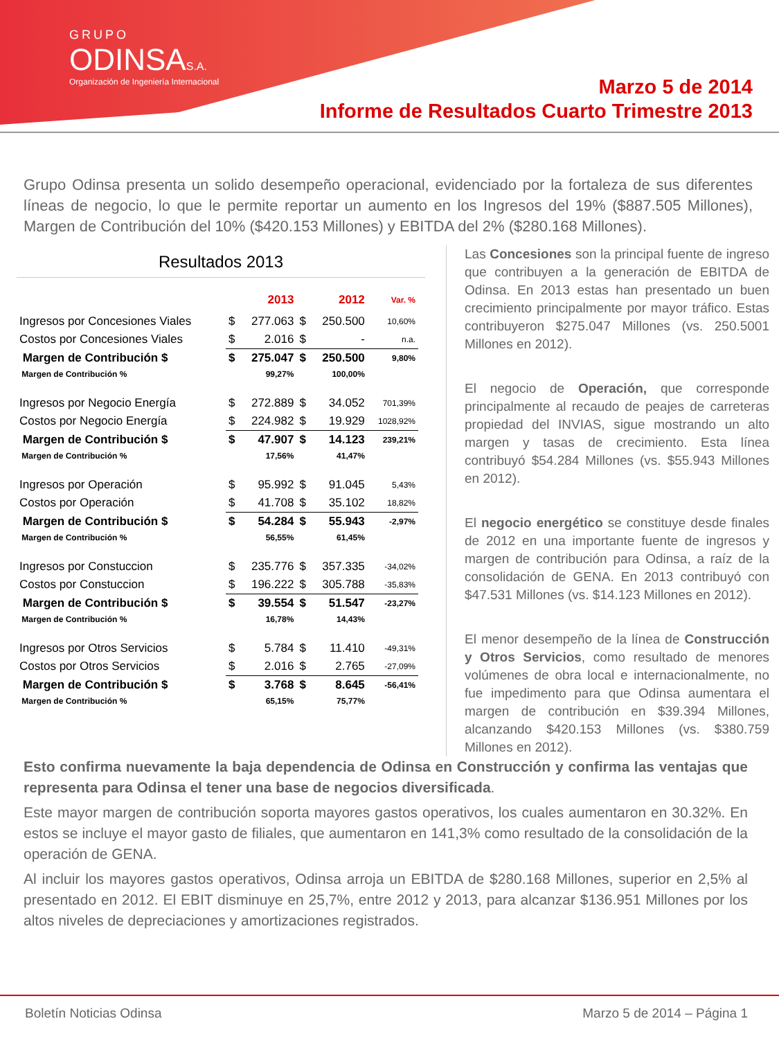GRUPO
ODINSAS.A.
Organización de Ingeniería Internacional
Marzo 5 de 2014
Informe de Resultados Cuarto Trimestre 2013
Grupo Odinsa presenta un solido desempeño operacional, evidenciado por la fortaleza de sus diferentes líneas de negocio, lo que le permite reportar un aumento en los Ingresos del 19% ($887.505 Millones), Margen de Contribución del 10% ($420.153 Millones) y EBITDA del 2% ($280.168 Millones).
Resultados 2013
| | | 2013 | | 2012 | Var. % |
| Ingresos por Concesiones Viales | $ | 277.063 | $ | 250.500 | 10,60% |
| Costos por Concesiones Viales | $ | 2.016 | $ | - | n.a. |
| Margen de Contribución $ | $ | 275.047 | $ | 250.500 | 9,80% |
| Margen de Contribución % | | 99,27% | | 100,00% | |
| Ingresos por Negocio Energía | $ | 272.889 | $ | 34.052 | 701,39% |
| Costos por Negocio Energía | $ | 224.982 | $ | 19.929 | 1028,92% |
| Margen de Contribución $ | $ | 47.907 | $ | 14.123 | 239,21% |
| Margen de Contribución % | | 17,56% | | 41,47% | |
| Ingresos por Operación | $ | 95.992 | $ | 91.045 | 5,43% |
| Costos por Operación | $ | 41.708 | $ | 35.102 | 18,82% |
| Margen de Contribución $ | $ | 54.284 | $ | 55.943 | -2,97% |
| Margen de Contribución % | | 56,55% | | 61,45% | |
| Ingresos por Constuccion | $ | 235.776 | $ | 357.335 | -34,02% |
| Costos por Constuccion | $ | 196.222 | $ | 305.788 | -35,83% |
| Margen de Contribución $ | $ | 39.554 | $ | 51.547 | -23,27% |
| Margen de Contribución % | | 16,78% | | 14,43% | |
| Ingresos por Otros Servicios | $ | 5.784 | $ | 11.410 | -49,31% |
| Costos por Otros Servicios | $ | 2.016 | $ | 2.765 | -27,09% |
| Margen de Contribución $ | $ | 3.768 | $ | 8.645 | -56,41% |
| Margen de Contribución % | | 65,15% | | 75,77% | |
Las Concesiones son la principal fuente de ingreso que contribuyen a la generación de EBITDA de Odinsa. En 2013 estas han presentado un buen crecimiento principalmente por mayor tráfico. Estas contribuyeron $275.047 Millones (vs. 250.5001 Millones en 2012).
El negocio de Operación, que corresponde principalmente al recaudo de peajes de carreteras propiedad del INVIAS, sigue mostrando un alto margen y tasas de crecimiento. Esta línea contribuyó $54.284 Millones (vs. $55.943 Millones en 2012).
El negocio energético se constituye desde finales de 2012 en una importante fuente de ingresos y margen de contribución para Odinsa, a raíz de la consolidación de GENA. En 2013 contribuyó con $47.531 Millones (vs. $14.123 Millones en 2012).
El menor desempeño de la línea de Construcción y Otros Servicios, como resultado de menores volúmenes de obra local e internacionalmente, no fue impedimento para que Odinsa aumentara el margen de contribución en $39.394 Millones, alcanzando $420.153 Millones (vs. $380.759 Millones en 2012).
Esto confirma nuevamente la baja dependencia de Odinsa en Construcción y confirma las ventajas que representa para Odinsa el tener una base de negocios diversificada.
Este mayor margen de contribución soporta mayores gastos operativos, los cuales aumentaron en 30.32%. En estos se incluye el mayor gasto de filiales, que aumentaron en 141,3% como resultado de la consolidación de la operación de GENA.
Al incluir los mayores gastos operativos, Odinsa arroja un EBITDA de $280.168 Millones, superior en 2,5% al presentado en 2012. El EBIT disminuye en 25,7%, entre 2012 y 2013, para alcanzar $136.951 Millones por los altos niveles de depreciaciones y amortizaciones registrados.
Boletín Noticias Odinsa Marzo 5 de 2014 – Página 1